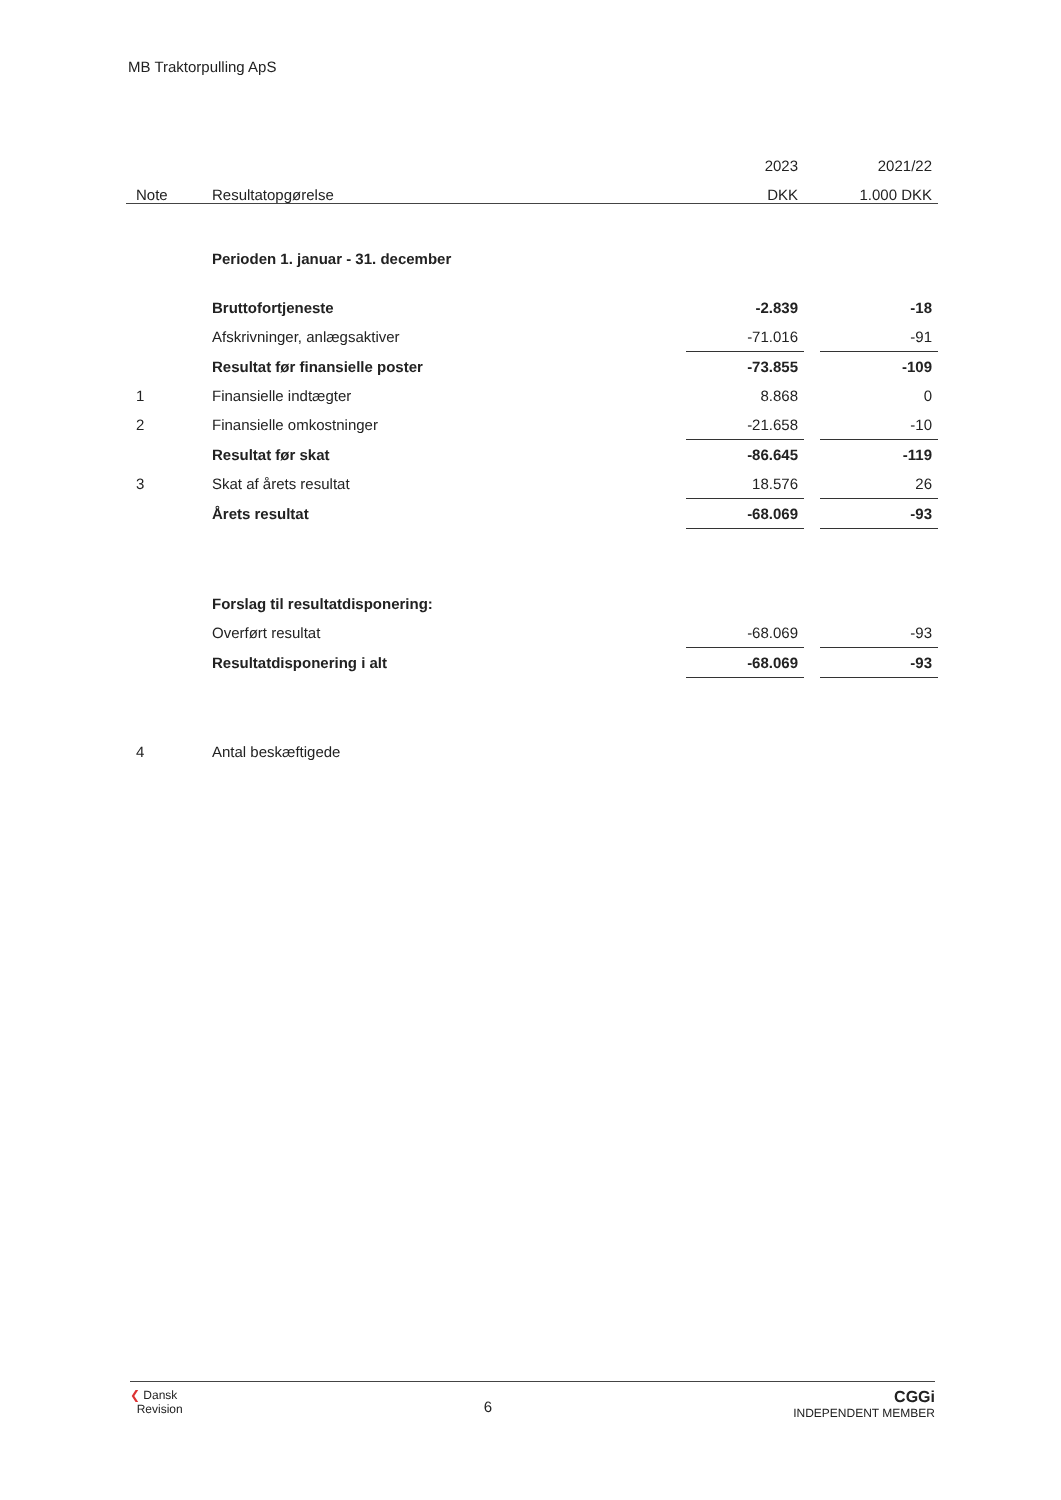MB Traktorpulling ApS
| | | 2023 | | 2021/22 |
| --- | --- | --- | --- | --- |
| Note | Resultatopgørelse | DKK | | 1.000 DKK |
| | Perioden 1. januar - 31. december | | | |
| | Bruttofortjeneste | -2.839 | | -18 |
| | Afskrivninger, anlægsaktiver | -71.016 | | -91 |
| | Resultat før finansielle poster | -73.855 | | -109 |
| 1 | Finansielle indtægter | 8.868 | | 0 |
| 2 | Finansielle omkostninger | -21.658 | | -10 |
| | Resultat før skat | -86.645 | | -119 |
| 3 | Skat af årets resultat | 18.576 | | 26 |
| | Årets resultat | -68.069 | | -93 |
| | Forslag til resultatdisponering: | | | |
| | Overført resultat | -68.069 | | -93 |
| | Resultatdisponering i alt | -68.069 | | -93 |
| 4 | Antal beskæftigede | | | |
❮ Dansk
Revision
6
CGGi
INDEPENDENT MEMBER